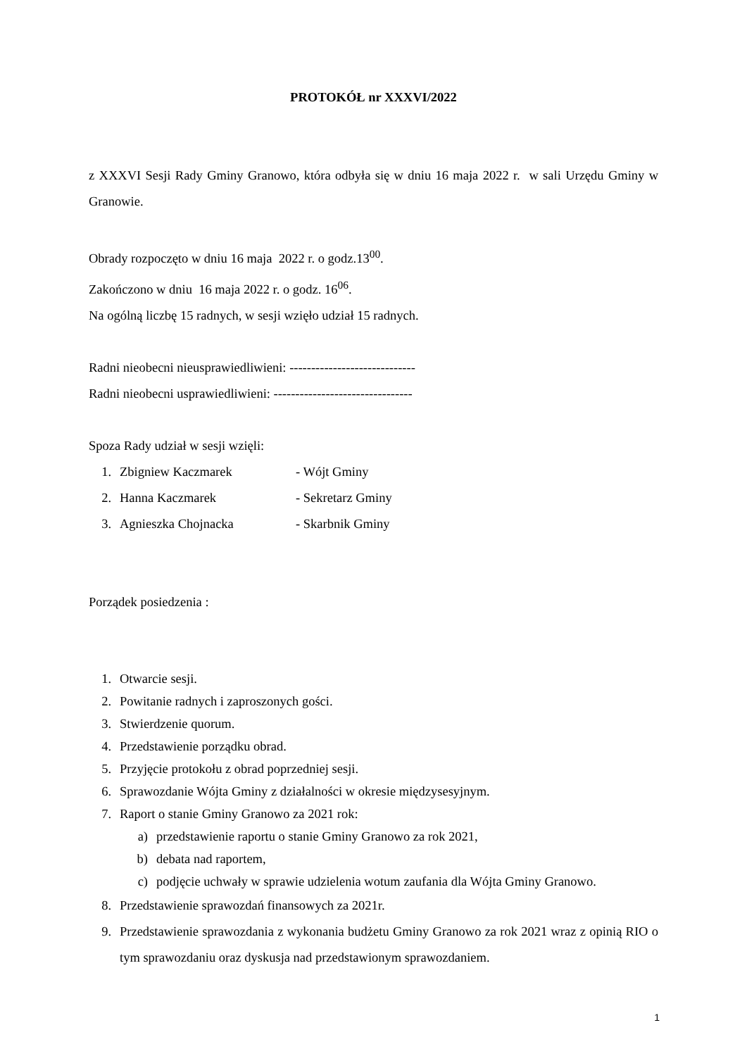PROTOKÓŁ nr XXXVI/2022
z XXXVI Sesji Rady Gminy Granowo, która odbyła się w dniu 16 maja 2022 r. w sali Urzędu Gminy w Granowie.
Obrady rozpoczęto w dniu 16 maja 2022 r. o godz.13<sup>00</sup>.
Zakończono w dniu 16 maja 2022 r. o godz. 16<sup>06</sup>.
Na ogólną liczbę 15 radnych, w sesji wzięło udział 15 radnych.
Radni nieobecni nieusprawiedliwieni: -----------------------------
Radni nieobecni usprawiedliwieni: --------------------------------
Spoza Rady udział w sesji wzięli:
1. Zbigniew Kaczmarek - Wójt Gminy
2. Hanna Kaczmarek - Sekretarz Gminy
3. Agnieszka Chojnacka - Skarbnik Gminy
Porządek posiedzenia :
1. Otwarcie sesji.
2. Powitanie radnych i zaproszonych gości.
3. Stwierdzenie quorum.
4. Przedstawienie porządku obrad.
5. Przyjęcie protokołu z obrad poprzedniej sesji.
6. Sprawozdanie Wójta Gminy z działalności w okresie międzysesyjnym.
7. Raport o stanie Gminy Granowo za 2021 rok:
a) przedstawienie raportu o stanie Gminy Granowo za rok 2021,
b) debata nad raportem,
c) podjęcie uchwały w sprawie udzielenia wotum zaufania dla Wójta Gminy Granowo.
8. Przedstawienie sprawozdań finansowych za 2021r.
9. Przedstawienie sprawozdania z wykonania budżetu Gminy Granowo za rok 2021 wraz z opinią RIO o tym sprawozdaniu oraz dyskusja nad przedstawionym sprawozdaniem.
1